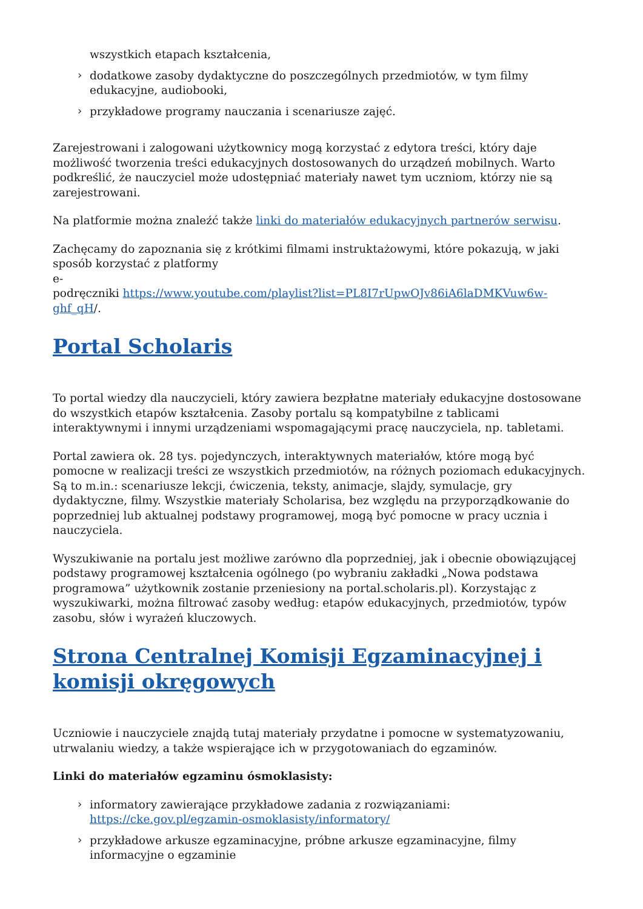wszystkich etapach kształcenia,
dodatkowe zasoby dydaktyczne do poszczególnych przedmiotów, w tym filmy edukacyjne, audiobooki,
przykładowe programy nauczania i scenariusze zajęć.
Zarejestrowani i zalogowani użytkownicy mogą korzystać z edytora treści, który daje możliwość tworzenia treści edukacyjnych dostosowanych do urządzeń mobilnych. Warto podkreślić, że nauczyciel może udostępniać materiały nawet tym uczniom, którzy nie są zarejestrowani.
Na platformie można znaleźć także linki do materiałów edukacyjnych partnerów serwisu.
Zachęcamy do zapoznania się z krótkimi filmami instruktażowymi, które pokazują, w jaki sposób korzystać z platformy
e-
podręczniki https://www.youtube.com/playlist?list=PL8I7rUpwOJv86iA6laDMKVuw6w-ghf_qH/.
Portal Scholaris
To portal wiedzy dla nauczycieli, który zawiera bezpłatne materiały edukacyjne dostosowane do wszystkich etapów kształcenia. Zasoby portalu są kompatybilne z tablicami interaktywnymi i innymi urządzeniami wspomagającymi pracę nauczyciela, np. tabletami.
Portal zawiera ok. 28 tys. pojedynczych, interaktywnych materiałów, które mogą być pomocne w realizacji treści ze wszystkich przedmiotów, na różnych poziomach edukacyjnych. Są to m.in.: scenariusze lekcji, ćwiczenia, teksty, animacje, slajdy, symulacje, gry dydaktyczne, filmy. Wszystkie materiały Scholarisa, bez względu na przyporządkowanie do poprzedniej lub aktualnej podstawy programowej, mogą być pomocne w pracy ucznia i nauczyciela.
Wyszukiwanie na portalu jest możliwe zarówno dla poprzedniej, jak i obecnie obowiązującej podstawy programowej kształcenia ogólnego (po wybraniu zakładki „Nowa podstawa programowa” użytkownik zostanie przeniesiony na portal.scholaris.pl). Korzystając z wyszukiwarki, można filtrować zasoby według: etapów edukacyjnych, przedmiotów, typów zasobu, słów i wyrażeń kluczowych.
Strona Centralnej Komisji Egzaminacyjnej i komisji okręgowych
Uczniowie i nauczyciele znajdą tutaj materiały przydatne i pomocne w systematyzowaniu, utrwalaniu wiedzy, a także wspierające ich w przygotowaniach do egzaminów.
Linki do materiałów egzaminu ósmoklasisty:
informatory zawierające przykładowe zadania z rozwiązaniami: https://cke.gov.pl/egzamin-osmoklasisty/informatory/
przykładowe arkusze egzaminacyjne, próbne arkusze egzaminacyjne, filmy informacyjne o egzaminie